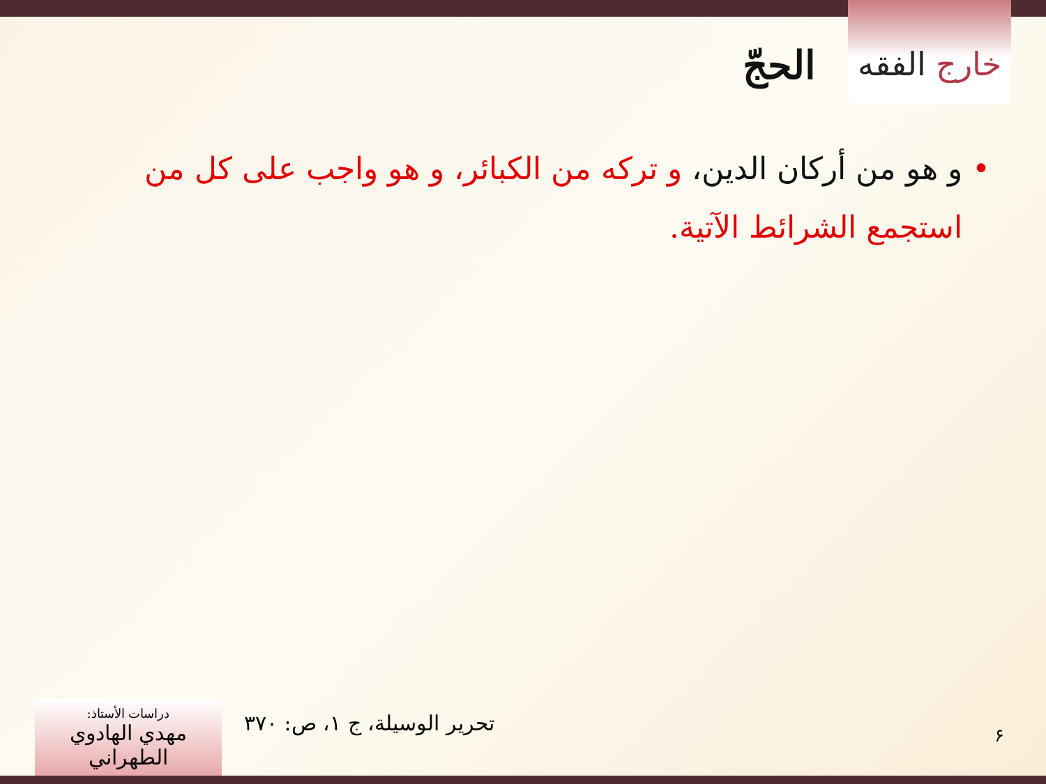خارج الفقه
الحجّ
• و هو من أركان الدين، و تركه من الكبائر، و هو واجب على كل من استجمع الشرائط الآتية.
تحرير الوسيلة، ج ۱، ص: ۳۷۰ ۶
دراسات الأستاذ:
مهدي الهادوي الطهراني